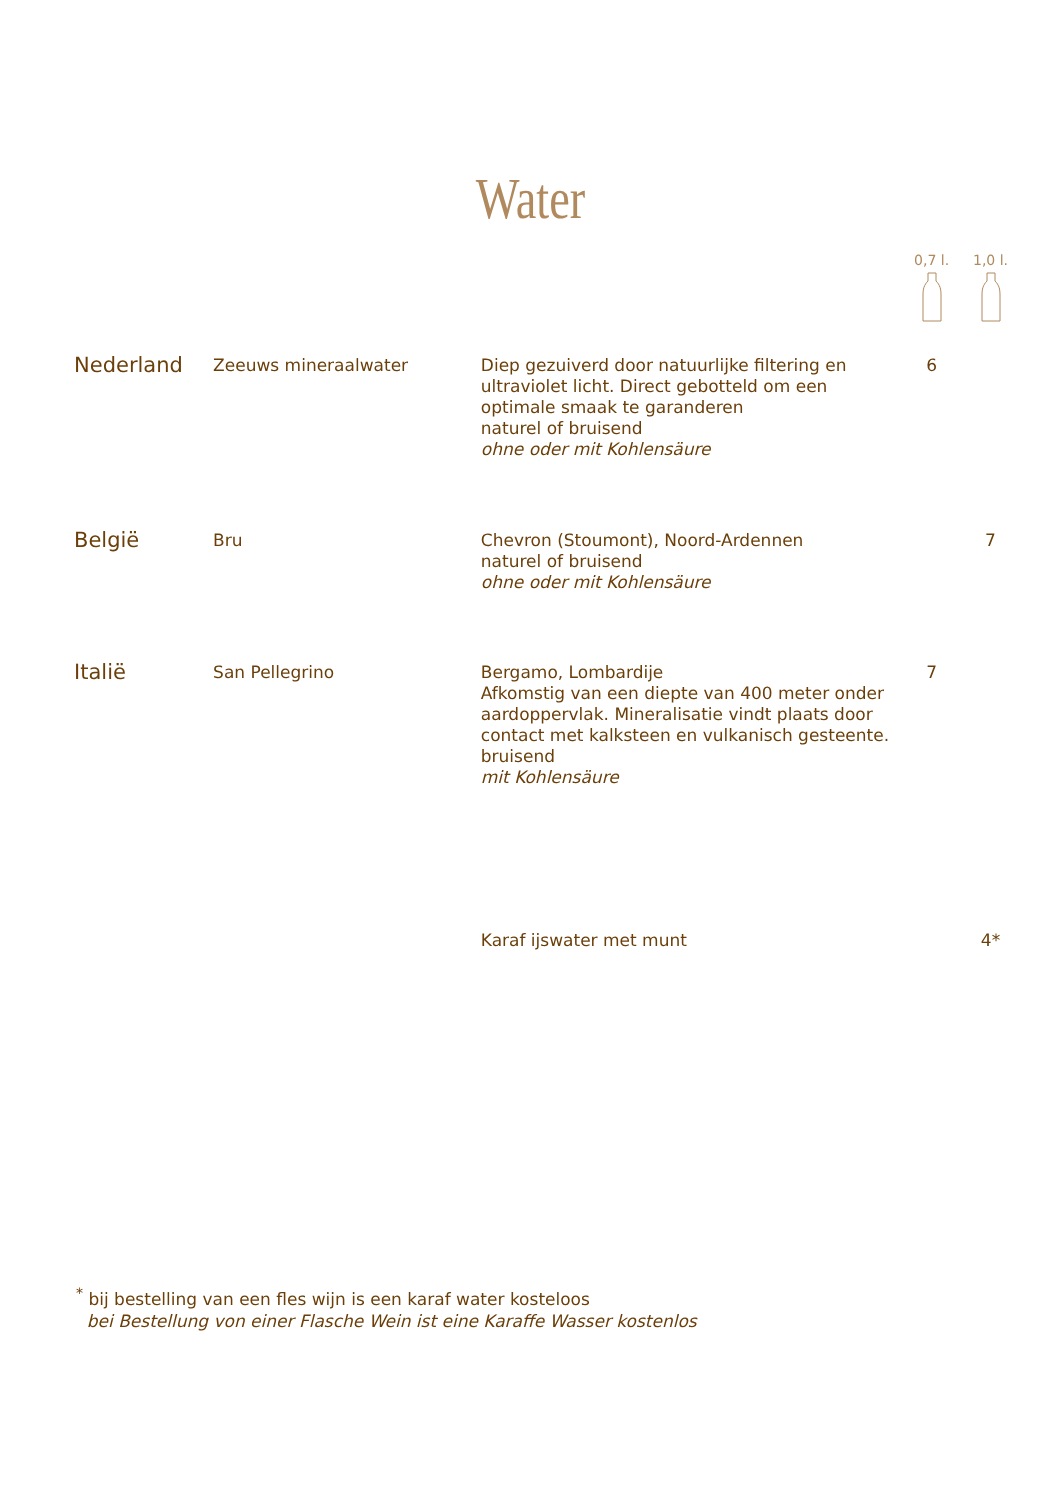Water
| | | | 0,7 l. | 1,0 l. |
| Nederland | Zeeuws mineraalwater | Diep gezuiverd door natuurlijke filtering en ultraviolet licht. Direct gebotteld om een optimale smaak te garanderen naturel of bruisend ohne oder mit Kohlensäure | 6 | |
| België | Bru | Chevron (Stoumont), Noord-Ardennen naturel of bruisend ohne oder mit Kohlensäure | | 7 |
| Italië | San Pellegrino | Bergamo, Lombardije Afkomstig van een diepte van 400 meter onder aardoppervlak. Mineralisatie vindt plaats door contact met kalksteen en vulkanisch gesteente. bruisend mit Kohlensäure | 7 | |
| | | Karaf ijswater met munt | | 4* |
<sup>*</sup> bij bestelling van een fles wijn is een karaf water kosteloos
bei Bestellung von einer Flasche Wein ist eine Karaffe Wasser kostenlos